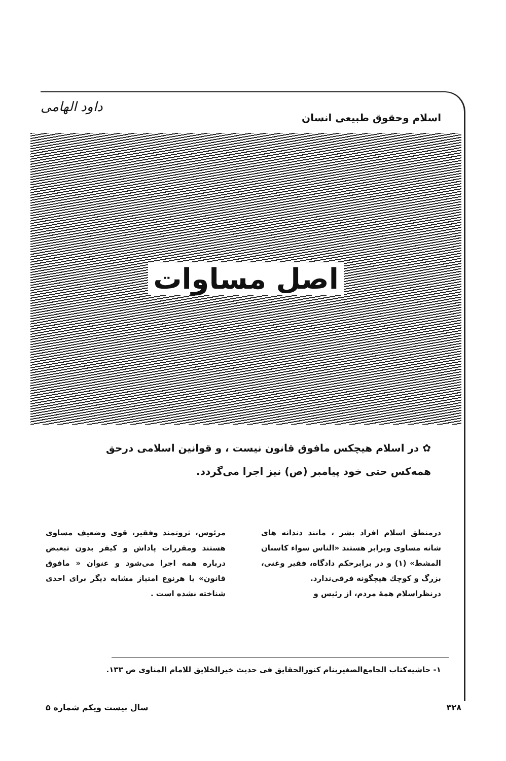اسلام وحقوق طبیعی انسان
داود الهامی
اصل مساوات
✿ در اسلام هیچکس مافوق قانون نیست ، و قوانین اسلامی درحق همه‌کس حتی خود پیامبر (ص) نیز اجرا می‌گردد.
درمنطق اسلام افراد بشر ، مانند دندانه های شانه مساوی وبرابر هستند «الناس سواء کاسنان المشط» (۱) و در برابرحکم دادگاه، فقیر وغنی، بزرگ و کوچك هیچگونه فرقی‌ندارد.
درنظراسلام همهٔ مردم، از رئیس و
مرئوس، ثروتمند وفقیر، قوی وضعیف مساوی هستند ومقررات پاداش و کیفر بدون تبعیض درباره همه اجرا می‌شود و عنوان « مافوق قانون» یا هرنوع امتیاز مشابه دیگر برای احدی شناخته نشده است .
۱- حاشیه‌کتاب الجامع‌الصغیربنام کنوزالحقایق فی حدیث خیرالخلایق للامام المناوی ص ۱۳۳.
۳۲۸ سال بیست ویکم شماره ۵